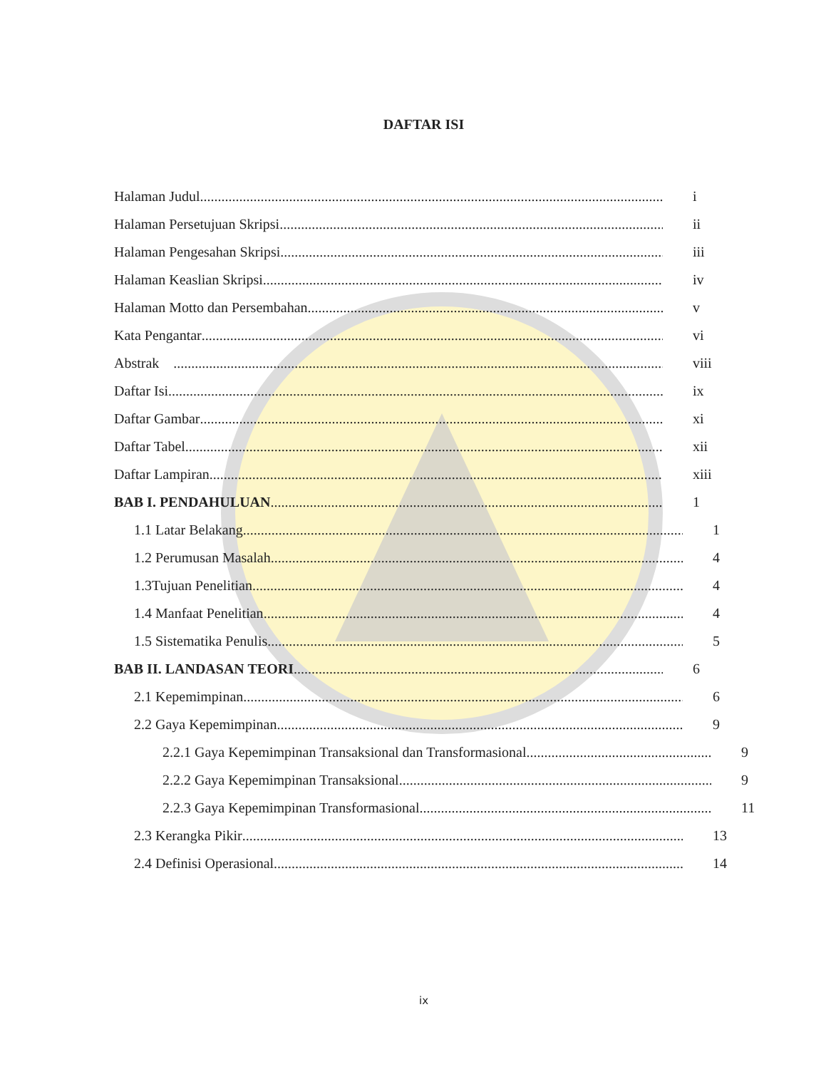DAFTAR ISI
Halaman Judul i
Halaman Persetujuan Skripsi ii
Halaman Pengesahan Skripsi iii
Halaman Keaslian Skripsi iv
Halaman Motto dan Persembahan v
Kata Pengantar vi
Abstrak viii
Daftar Isi ix
Daftar Gambar xi
Daftar Tabel xii
Daftar Lampiran xiii
BAB I. PENDAHULUAN 1
1.1 Latar Belakang 1
1.2 Perumusan Masalah 4
1.3Tujuan Penelitian 4
1.4 Manfaat Penelitian 4
1.5 Sistematika Penulis 5
BAB II. LANDASAN TEORI 6
2.1 Kepemimpinan 6
2.2 Gaya Kepemimpinan 9
2.2.1 Gaya Kepemimpinan Transaksional dan Transformasional 9
2.2.2 Gaya Kepemimpinan Transaksional 9
2.2.3 Gaya Kepemimpinan Transformasional 11
2.3 Kerangka Pikir 13
2.4 Definisi Operasional 14
ix